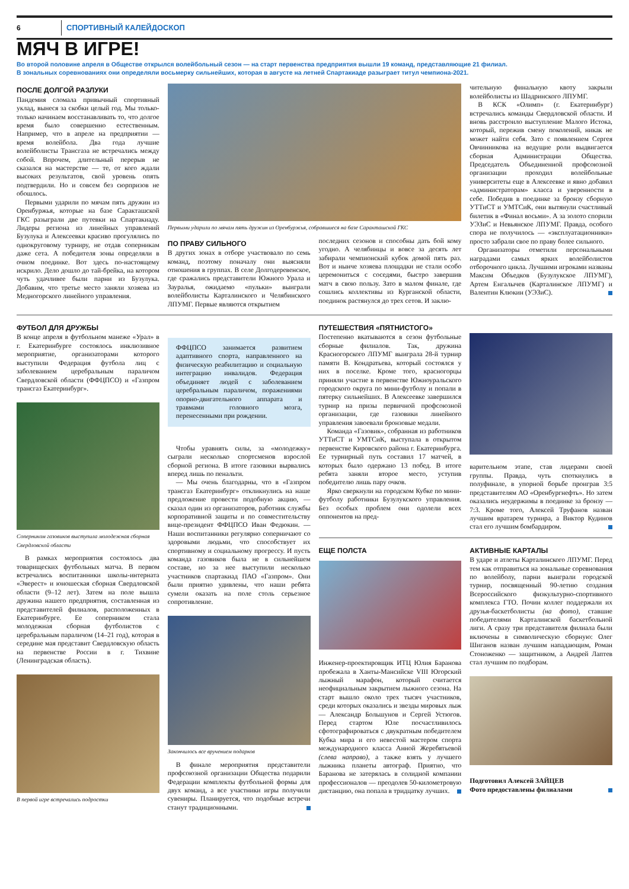6
СПОРТИВНЫЙ КАЛЕЙДОСКОП
МЯЧ В ИГРЕ!
Во второй половине апреля в Обществе открылся волейбольный сезон — на старт первенства предприятия вышли 19 команд, представляющие 21 филиал.
В зональных соревнованиях они определяли восьмерку сильнейших, которая в августе на летней Спартакиаде разыграет титул чемпиона-2021.
ПОСЛЕ ДОЛГОЙ РАЗЛУКИ
Пандемия сломала привычный спортивный уклад, вынеся за скобки целый год. Мы только-только начинаем восстанавливать то, что долгое время было совершенно естественным. Например, что в апреле на предприятии — время волейбола. Два года лучшие волейболисты Трансгаза не встречались между собой. Впрочем, длительный перерыв не сказался на мастерстве — те, от кого ждали высоких результатов, свой уровень опять подтвердили. Но и совсем без сюрпризов не обошлось.
Первыми ударили по мячам пять дружин из Оренбуржья, которые на базе Саракташской ГКС разыграли две путевки на Спартакиаду. Лидеры региона из линейных управлений Бузулука и Алексеевки красиво прогулялись по однокруговому турниру, не отдав соперникам даже сета. А победителя зоны определяли в очном поединке. Вот здесь по-настоящему искрило. Дело дошло до тай-брейка, на котором чуть удачливее были парни из Бузулука. Добавим, что третье место заняли хозяева из Медногорского линейного управления.
Первыми ударили по мячам пять дружин из Оренбуржья, собравшиеся на базе Саракташской ГКС
ПО ПРАВУ СИЛЬНОГО
В других зонах в отборе участвовало по семь команд, поэтому поначалу они выясняли отношения в группах. В селе Долгодеревенское, где сражались представители Южного Урала и Зауралья, ожидаемо «пульки» выиграли волейболисты Карталинского и Челябинского ЛПУМГ. Первые являются открытием
последних сезонов и способны дать бой кому угодно. А челябинцы и вовсе за десять лет забирали чемпионский кубок домой пять раз. Вот и нынче хозяева площадки не стали особо церемониться с соседями, быстро завершив матч в свою пользу. Зато в малом финале, где сошлись коллективы из Курганской области, поединок растянулся до трех сетов. И заклю-
чительную финальную квоту закрыли волейболисты из Шадринского ЛПУМГ.
В КСК «Олимп» (г. Екатеринбург) встречались команды Свердловской области. И вновь расстроило выступление Малого Истока, который, пережив смену поколений, никак не может найти себя. Зато с появлением Сергея Овчинникова на ведущие роли выдвигается сборная Администрации Общества. Председатель Объединенной профсоюзной организации проходил волейбольные университеты еще в Алексеевке и явно добавил «администраторам» класса и уверенности в себе. Победив в поединке за бронзу сборную УТТиСТ и УМТСиК, они вытянули счастливый билетик в «Финал восьми». А за золото спорили УЭЗиС и Невьянское ЛПУМГ. Правда, особого спора не получилось — «эксплуатационники» просто забрали свое по праву более сильного.
Организаторы отметили персональными наградами самых ярких волейболистов отборочного цикла. Лучшими игроками названы Максим Объедков (Бузулукское ЛПУМГ), Артем Енгалычев (Карталинское ЛПУМГ) и Валентин Клюкин (УЭЗиС).
ФУТБОЛ ДЛЯ ДРУЖБЫ
В конце апреля в футбольном манеже «Урал» в г. Екатеринбурге состоялось инклюзивное мероприятие, организаторами которого выступили Федерация футбола лиц с заболеванием церебральным параличом Свердловской области (ФФЦПСО) и «Газпром трансгаз Екатеринбург».
Соперником газовиков выступила молодежная сборная Свердловской области
В рамках мероприятия состоялось два товарищеских футбольных матча. В первом встречались воспитанники школы-интерната «Эверест» и юношеская сборная Свердловской области (9–12 лет). Затем на поле вышла дружина нашего предприятия, составленная из представителей филиалов, расположенных в Екатеринбурге. Ее соперником стала молодежная сборная футболистов с церебральным параличом (14–21 год), которая в середине мая представит Свердловскую область на первенстве России в г. Тихвине (Ленинградская область).
В первой игре встречались подростки
ФФЦПСО занимается развитием адаптивного спорта, направленного на физическую реабилитацию и социальную интеграцию инвалидов. Федерация объединяет людей с заболеванием церебральным параличом, поражениями опорно-двигательного аппарата и травмами головного мозга, перенесенными при рождении.
Чтобы уравнять силы, за «молодежку» сыграли несколько спортсменов взрослой сборной региона. В итоге газовики вырвались вперед лишь по пенальти.
— Мы очень благодарны, что в «Газпром трансгаз Екатеринбург» откликнулись на наше предложение провести подобную акцию, — сказал один из организаторов, работник службы корпоративной защиты и по совместительству вице-президент ФФЦПСО Иван Федюкин. — Наши воспитанники регулярно соперничают со здоровыми людьми, что способствует их спортивному и социальному прогрессу. И пусть команда газовиков была не в сильнейшем составе, но за нее выступили несколько участников спартакиад ПАО «Газпром». Они были приятно удивлены, что наши ребята сумели оказать на поле столь серьезное сопротивление.
Закончилось все вручением подарков
В финале мероприятия представители профсоюзной организации Общества подарили Федерации комплекты футбольной формы для двух команд, а все участники игры получили сувениры. Планируется, что подобные встречи станут традиционными.
ПУТЕШЕСТВИЯ «ПЯТНИСТОГО»
Постепенно вкатываются в сезон футбольные сборные филиалов. Так, дружина Красногорского ЛПУМГ выиграла 28-й турнир памяти В. Кондратьева, который состоялся у них в поселке. Кроме того, красногорцы приняли участие в первенстве Южноуральского городского округа по мини-футболу и попали в пятерку сильнейших. В Алексеевке завершился турнир на призы первичной профсоюзной организации, где газовики линейного управления завоевали бронзовые медали.
Команда «Газовик», собранная из работников УТТиСТ и УМТСиК, выступала в открытом первенстве Кировского района г. Екатеринбурга. Ее турнирный путь составил 17 матчей, в которых было одержано 13 побед. В итоге ребята заняли второе место, уступив победителю лишь пару очков.
Ярко сверкнули на городском Кубке по мини-футболу работники Бузулукского управления. Без особых проблем они одолели всех оппонентов на пред-
варительном этапе, став лидерами своей группы. Правда, чуть споткнулись в полуфинале, в упорной борьбе проиграв 3:5 представителям АО «Оренбургнефть». Но затем оказались неудержимы в поединке за бронзу — 7:3. Кроме того, Алексей Труфанов назван лучшим вратарем турнира, а Виктор Кудинов стал его лучшим бомбардиром.
ЕЩЕ ПОЛСТА
Инженер-проектировщик ИТЦ Юлия Баранова пробежала в Ханты-Мансийске VIII Югорский лыжный марафон, который считается неофициальным закрытием лыжного сезона. На старт вышло около трех тысяч участников, среди которых оказались и звезды мировых лыж — Александр Большунов и Сергей Устюгов. Перед стартом Юле посчастливилось сфотографироваться с двукратным победителем Кубка мира и его невестой мастером спорта международного класса Анной Жеребятьевой (слева направо), а также взять у лучшего лыжника планеты автограф. Приятно, что Баранова не затерялась в солидной компании профессионалов — преодолев 50-километровую дистанцию, она попала в тридцатку лучших.
АКТИВНЫЕ КАРТАЛЫ
В ударе и атлеты Карталинского ЛПУМГ. Перед тем как отправиться на зональные соревнования по волейболу, парни выиграли городской турнир, посвященный 90-летию создания Всероссийского физкультурно-спортивного комплекса ГТО. Почин коллег поддержали их друзья-баскетболисты (на фото), ставшие победителями Карталинской баскетбольной лиги. А сразу три представителя филиала были включены в символическую сборную: Олег Шиганов назван лучшим нападающим, Роман Стоноженко — защитником, а Андрей Лаптев стал лучшим по подборам.
Подготовил Алексей ЗАЙЦЕВ
Фото предоставлены филиалами